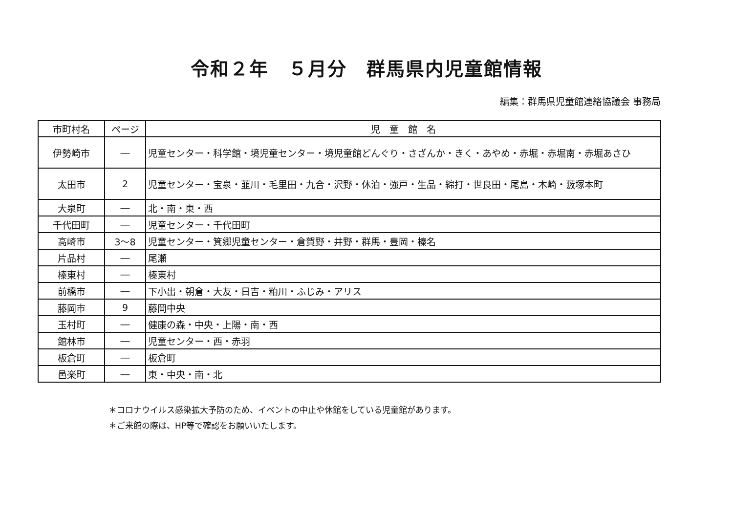令和２年　５月分　群馬県内児童館情報
編集：群馬県児童館連絡協議会 事務局
| 市町村名 | ページ | 児 童 館 名 |
| --- | --- | --- |
| 伊勢崎市 | ― | 児童センター・科学館・境児童センター・境児童館どんぐり・さざんか・きく・あやめ・赤堀・赤堀南・赤堀あさひ |
| 太田市 | 2 | 児童センター・宝泉・韮川・毛里田・九合・沢野・休泊・強戸・生品・綿打・世良田・尾島・木崎・藪塚本町 |
| 大泉町 | ― | 北・南・東・西 |
| 千代田町 | ― | 児童センター・千代田町 |
| 高崎市 | 3～8 | 児童センター・箕郷児童センター・倉賀野・井野・群馬・豊岡・榛名 |
| 片品村 | ― | 尾瀬 |
| 榛東村 | ― | 榛東村 |
| 前橋市 | ― | 下小出・朝倉・大友・日吉・粕川・ふじみ・アリス |
| 藤岡市 | 9 | 藤岡中央 |
| 玉村町 | ― | 健康の森・中央・上陽・南・西 |
| 館林市 | ― | 児童センター・西・赤羽 |
| 板倉町 | ― | 板倉町 |
| 邑楽町 | ― | 東・中央・南・北 |
＊コロナウイルス感染拡大予防のため、イベントの中止や休館をしている児童館があります。
＊ご来館の際は、HP等で確認をお願いいたします。